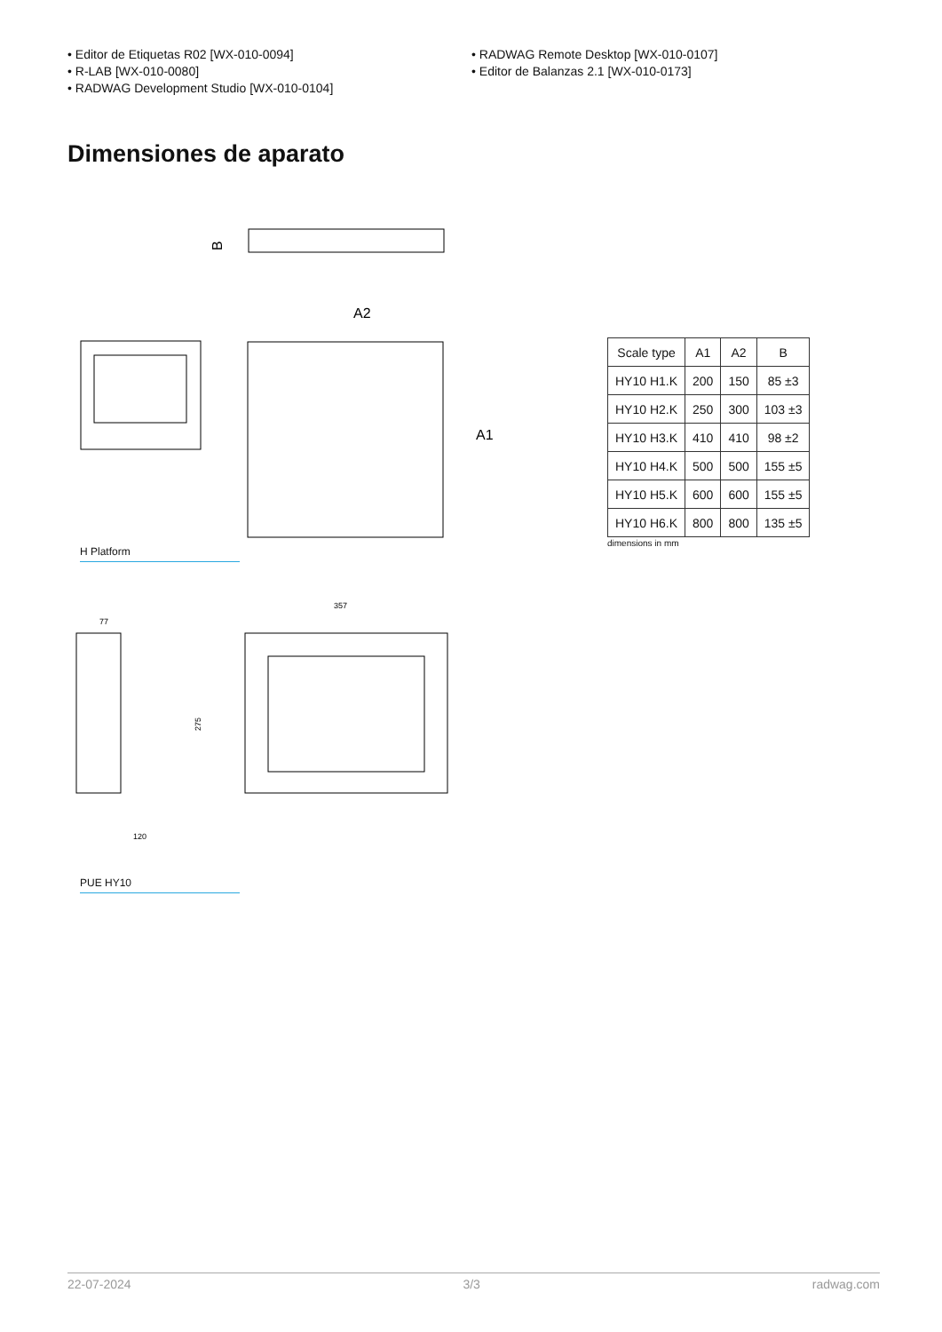• Editor de Etiquetas R02 [WX-010-0094]
• R-LAB [WX-010-0080]
• RADWAG Development Studio [WX-010-0104]
• RADWAG Remote Desktop [WX-010-0107]
• Editor de Balanzas 2.1 [WX-010-0173]
Dimensiones de aparato
B
A2
A1
H Platform
77
357
275
120
PUE HY10
| Scale type | A1 | A2 | B |
| HY10 H1.K | 200 | 150 | 85 ±3 |
| HY10 H2.K | 250 | 300 | 103 ±3 |
| HY10 H3.K | 410 | 410 | 98 ±2 |
| HY10 H4.K | 500 | 500 | 155 ±5 |
| HY10 H5.K | 600 | 600 | 155 ±5 |
| HY10 H6.K | 800 | 800 | 135 ±5 |
dimensions in mm
22-07-2024 3/3 radwag.com